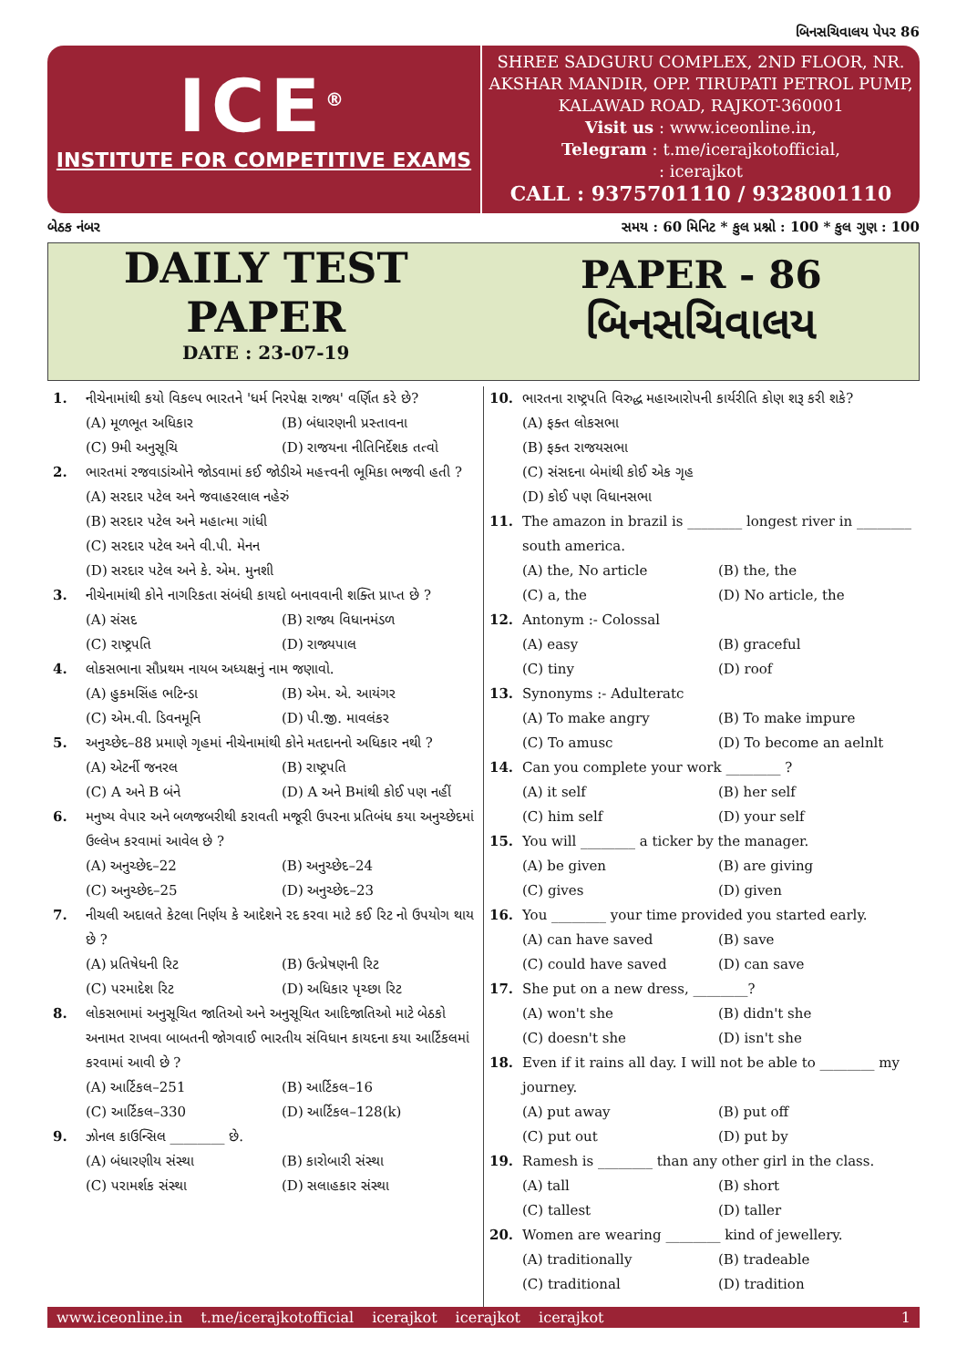બિનસચિવાલય પેપર 86
ICE<sup>®</sup>
INSTITUTE FOR COMPETITIVE EXAMS
SHREE SADGURU COMPLEX, 2ND FLOOR, NR. AKSHAR MANDIR, OPP. TIRUPATI PETROL PUMP, KALAWAD ROAD, RAJKOT-360001
Visit us : www.iceonline.in,
Telegram : t.me/icerajkotofficial,
: icerajkot
CALL : 9375701110 / 9328001110
બેઠક નંબર સમય : 60 મિનિટ * કુલ પ્રશ્નો : 100 * કુલ ગુણ : 100
DAILY TEST
PAPER
DATE : 23-07-19
PAPER - 86
બિનસચિવાલય
1. નીચેનામાંથી કયો વિકલ્પ ભારતને 'ધર્મ નિરપેક્ષ રાજ્ય' વર્ણિત કરે છે?
(A) મૂળભૂત અધિકાર (B) બંધારણની પ્રસ્તાવના (C) 9મી અનુસૂચિ (D) રાજયના નીતિનિર્દેશક તત્વો
2. ભારતમાં રજવાડાંઓને જોડવામાં કઈ જોડીએ મહત્ત્વની ભૂમિકા ભજવી હતી ?
(A) સરદાર પટેલ અને જવાહરલાલ નહેરું
(B) સરદાર પટેલ અને મહાત્મા ગાંધી
(C) સરદાર પટેલ અને વી.પી. મેનન
(D) સરદાર પટેલ અને કે. એમ. મુનશી
3. નીચેનામાંથી કોને નાગરિકતા સંબંધી કાયદો બનાવવાની શક્તિ પ્રાપ્ત છે ?
(A) સંસદ (B) રાજ્ય વિધાનમંડળ (C) રાષ્ટ્રપતિ (D) રાજ્યપાલ
4. લોકસભાના સૌપ્રથમ નાયબ અધ્યક્ષનું નામ જણાવો.
(A) હુકમસિંહ ભટિન્ડા (B) એમ. એ. આયંગર (C) એમ.વી. ડિવનમૂનિ (D) પી.જી. માવલંકર
5. અનુચ્છેદ–88 પ્રમાણે ગૃહમાં નીચેનામાંથી કોને મતદાનનો અધિકાર નથી ?
(A) એટર્ની જનરલ (B) રાષ્ટ્રપતિ (C) A અને B બંને (D) A અને Bમાંથી કોઈ પણ નહીં
6. મનુષ્ય વેપાર અને બળજબરીથી કરાવતી મજૂરી ઉપરના પ્રતિબંધ કયા અનુચ્છેદમાં ઉલ્લેખ કરવામાં આવેલ છે ?
(A) અનુચ્છેદ–22 (B) અનુચ્છેદ–24 (C) અનુચ્છેદ–25 (D) અનુચ્છેદ–23
7. નીચલી અદાલતે કેટલા નિર્ણય કે આદેશને રદ કરવા માટે કઈ રિટ નો ઉપયોગ થાય છે ?
(A) પ્રતિષેધની રિટ (B) ઉત્પ્રેષણની રિટ (C) પરમાદેશ રિટ (D) અધિકાર પૃચ્છા રિટ
8. લોકસભામાં અનુસૂચિત જાતિઓ અને અનુસૂચિત આદિજાતિઓ માટે બેઠકો અનામત રાખવા બાબતની જોગવાઈ ભારતીય સંવિધાન કાયદના કયા આર્ટિકલમાં કરવામાં આવી છે ?
(A) આર્ટિકલ–251 (B) આર્ટિકલ–16 (C) આર્ટિકલ–330 (D) આર્ટિકલ–128(k)
9. ઝોનલ કાઉન્સિલ ________ છે.
(A) બંધારણીય સંસ્થા (B) કારોબારી સંસ્થા (C) પરામર્શક સંસ્થા (D) સલાહકાર સંસ્થા
10. ભારતના રાષ્ટ્રપતિ વિરુદ્ધ મહાઆરોપની કાર્યરીતિ કોણ શરૂ કરી શકે?
(A) ફક્ત લોકસભા
(B) ફક્ત રાજયસભા
(C) સંસદના બેમાંથી કોઈ એક ગૃહ
(D) કોઈ પણ વિધાનસભા
11. The amazon in brazil is ________ longest river in ________ south america.
(A) the, No article (B) the, the (C) a, the (D) No article, the
12. Antonym :- Colossal
(A) easy (B) graceful (C) tiny (D) roof
13. Synonyms :- Adulteratc
(A) To make angry (B) To make impure (C) To amusc (D) To become an aelnlt
14. Can you complete your work ________ ?
(A) it self (B) her self (C) him self (D) your self
15. You will ________ a ticker by the manager.
(A) be given (B) are giving (C) gives (D) given
16. You ________ your time provided you started early.
(A) can have saved (B) save (C) could have saved (D) can save
17. She put on a new dress, ________?
(A) won't she (B) didn't she (C) doesn't she (D) isn't she
18. Even if it rains all day. I will not be able to ________ my journey.
(A) put away (B) put off (C) put out (D) put by
19. Ramesh is ________ than any other girl in the class.
(A) tall (B) short (C) tallest (D) taller
20. Women are wearing ________ kind of jewellery.
(A) traditionally (B) tradeable (C) traditional (D) tradition
www.iceonline.in t.me/icerajkotofficial icerajkot icerajkot icerajkot 1